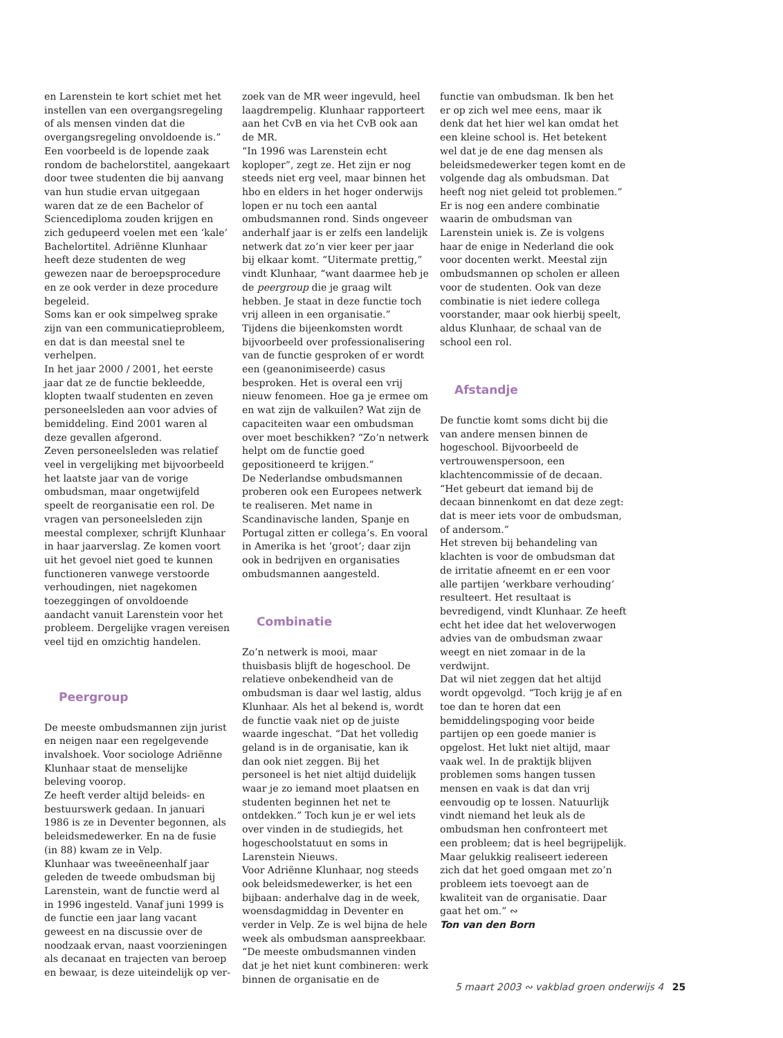en Larenstein te kort schiet met het instellen van een overgangsregeling of als mensen vinden dat die overgangsregeling onvoldoende is.”
Een voorbeeld is de lopende zaak rondom de bachelorstitel, aangekaart door twee studenten die bij aanvang van hun studie ervan uitgegaan waren dat ze de een Bachelor of Sciencediploma zouden krijgen en zich gedupeerd voelen met een ‘kale’ Bachelortitel. Adriënne Klunhaar heeft deze studenten de weg gewezen naar de beroepsprocedure en ze ook verder in deze procedure begeleid.
Soms kan er ook simpelweg sprake zijn van een communicatieprobleem, en dat is dan meestal snel te verhelpen.
In het jaar 2000 / 2001, het eerste jaar dat ze de functie bekleedde, klopten twaalf studenten en zeven personeelsleden aan voor advies of bemiddeling. Eind 2001 waren al deze gevallen afgerond.
Zeven personeelsleden was relatief veel in vergelijking met bijvoorbeeld het laatste jaar van de vorige ombudsman, maar ongetwijfeld speelt de reorganisatie een rol. De vragen van personeelsleden zijn meestal complexer, schrijft Klunhaar in haar jaarverslag. Ze komen voort uit het gevoel niet goed te kunnen functioneren vanwege verstoorde verhoudingen, niet nagekomen toezeggingen of onvoldoende aandacht vanuit Larenstein voor het probleem. Dergelijke vragen vereisen veel tijd en omzichtig handelen.
Peergroup
De meeste ombudsmannen zijn jurist en neigen naar een regelgevende invalshoek. Voor sociologe Adriënne Klunhaar staat de menselijke beleving voorop.
Ze heeft verder altijd beleids- en bestuurswerk gedaan. In januari 1986 is ze in Deventer begonnen, als beleidsmedewerker. En na de fusie (in 88) kwam ze in Velp.
Klunhaar was tweeëneenhalf jaar geleden de tweede ombudsman bij Larenstein, want de functie werd al in 1996 ingesteld. Vanaf juni 1999 is de functie een jaar lang vacant geweest en na discussie over de noodzaak ervan, naast voorzieningen als decanaat en trajecten van beroep en bewaar, is deze uiteindelijk op ver-
zoek van de MR weer ingevuld, heel laagdrempelig. Klunhaar rapporteert aan het CvB en via het CvB ook aan de MR.
“In 1996 was Larenstein echt koploper”, zegt ze. Het zijn er nog steeds niet erg veel, maar binnen het hbo en elders in het hoger onderwijs lopen er nu toch een aantal ombudsmannen rond. Sinds ongeveer anderhalf jaar is er zelfs een landelijk netwerk dat zo’n vier keer per jaar bij elkaar komt. “Uitermate prettig,” vindt Klunhaar, “want daarmee heb je de peergroup die je graag wilt hebben. Je staat in deze functie toch vrij alleen in een organisatie.”
Tijdens die bijeenkomsten wordt bijvoorbeeld over professionalisering van de functie gesproken of er wordt een (geanonimiseerde) casus besproken. Het is overal een vrij nieuw fenomeen. Hoe ga je ermee om en wat zijn de valkuilen? Wat zijn de capaciteiten waar een ombudsman over moet beschikken? “Zo’n netwerk helpt om de functie goed gepositioneerd te krijgen.”
De Nederlandse ombudsmannen proberen ook een Europees netwerk te realiseren. Met name in Scandinavische landen, Spanje en Portugal zitten er collega’s. En vooral in Amerika is het ‘groot’; daar zijn ook in bedrijven en organisaties ombudsmannen aangesteld.
Combinatie
Zo’n netwerk is mooi, maar thuisbasis blijft de hogeschool. De relatieve onbekendheid van de ombudsman is daar wel lastig, aldus Klunhaar. Als het al bekend is, wordt de functie vaak niet op de juiste waarde ingeschat. “Dat het volledig geland is in de organisatie, kan ik dan ook niet zeggen. Bij het personeel is het niet altijd duidelijk waar je zo iemand moet plaatsen en studenten beginnen het net te ontdekken.” Toch kun je er wel iets over vinden in de studiegids, het hogeschoolstatuut en soms in Larenstein Nieuws.
Voor Adriënne Klunhaar, nog steeds ook beleidsmedewerker, is het een bijbaan: anderhalve dag in de week, woensdagmiddag in Deventer en verder in Velp. Ze is wel bijna de hele week als ombudsman aanspreekbaar. “De meeste ombudsmannen vinden dat je het niet kunt combineren: werk binnen de organisatie en de
functie van ombudsman. Ik ben het er op zich wel mee eens, maar ik denk dat het hier wel kan omdat het een kleine school is. Het betekent wel dat je de ene dag mensen als beleidsmedewerker tegen komt en de volgende dag als ombudsman. Dat heeft nog niet geleid tot problemen.”
Er is nog een andere combinatie waarin de ombudsman van Larenstein uniek is. Ze is volgens haar de enige in Nederland die ook voor docenten werkt. Meestal zijn ombudsmannen op scholen er alleen voor de studenten. Ook van deze combinatie is niet iedere collega voorstander, maar ook hierbij speelt, aldus Klunhaar, de schaal van de school een rol.
Afstandje
De functie komt soms dicht bij die van andere mensen binnen de hogeschool. Bijvoorbeeld de vertrouwenspersoon, een klachtencommissie of de decaan. “Het gebeurt dat iemand bij de decaan binnenkomt en dat deze zegt: dat is meer iets voor de ombudsman, of andersom.”
Het streven bij behandeling van klachten is voor de ombudsman dat de irritatie afneemt en er een voor alle partijen ‘werkbare verhouding’ resulteert. Het resultaat is bevredigend, vindt Klunhaar. Ze heeft echt het idee dat het weloverwogen advies van de ombudsman zwaar weegt en niet zomaar in de la verdwijnt.
Dat wil niet zeggen dat het altijd wordt opgevolgd. “Toch krijg je af en toe dan te horen dat een bemiddelingspoging voor beide partijen op een goede manier is opgelost. Het lukt niet altijd, maar vaak wel. In de praktijk blijven problemen soms hangen tussen mensen en vaak is dat dan vrij eenvoudig op te lossen. Natuurlijk vindt niemand het leuk als de ombudsman hen confronteert met een probleem; dat is heel begrijpelijk. Maar gelukkig realiseert iedereen zich dat het goed omgaan met zo’n probleem iets toevoegt aan de kwaliteit van de organisatie. Daar gaat het om.” ∾
Ton van den Born
5 maart 2003 ∾ vakblad groen onderwijs 4 25